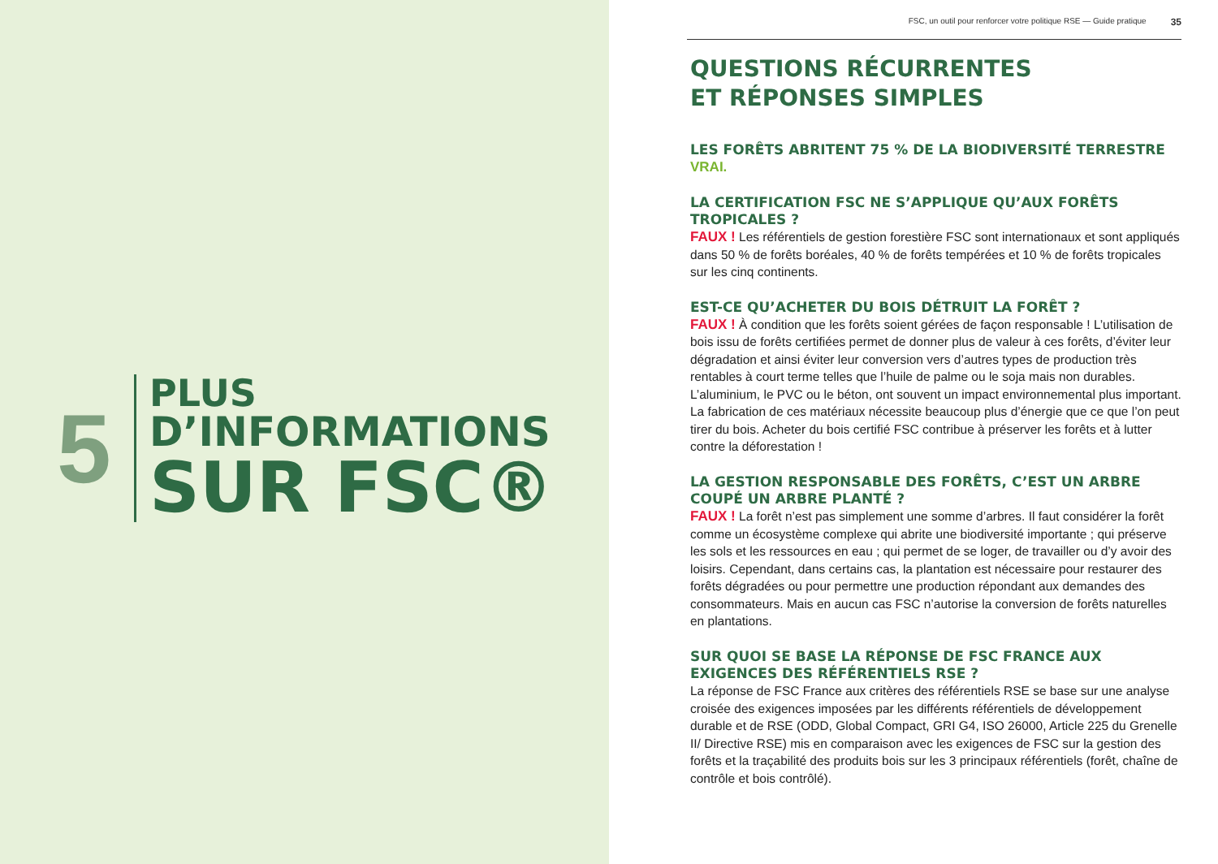5
PLUS
D’INFORMATIONS
SUR FSC®
FSC, un outil pour renforcer votre politique RSE — Guide pratique 35
QUESTIONS RÉCURRENTES
ET RÉPONSES SIMPLES
LES FORÊTS ABRITENT 75 % DE LA BIODIVERSITÉ TERRESTRE
VRAI.
LA CERTIFICATION FSC NE S’APPLIQUE QU’AUX FORÊTS TROPICALES ?
FAUX ! Les référentiels de gestion forestière FSC sont internationaux et sont appliqués dans 50 % de forêts boréales, 40 % de forêts tempérées et 10 % de forêts tropicales sur les cinq continents.
EST-CE QU’ACHETER DU BOIS DÉTRUIT LA FORÊT ?
FAUX ! À condition que les forêts soient gérées de façon responsable ! L’utilisation de bois issu de forêts certifiées permet de donner plus de valeur à ces forêts, d’éviter leur dégradation et ainsi éviter leur conversion vers d’autres types de production très rentables à court terme telles que l’huile de palme ou le soja mais non durables. L’aluminium, le PVC ou le béton, ont souvent un impact environnemental plus important. La fabrication de ces matériaux nécessite beaucoup plus d’énergie que ce que l’on peut tirer du bois. Acheter du bois certifié FSC contribue à préserver les forêts et à lutter contre la déforestation !
LA GESTION RESPONSABLE DES FORÊTS, C’EST UN ARBRE COUPÉ UN ARBRE PLANTÉ ?
FAUX ! La forêt n’est pas simplement une somme d’arbres. Il faut considérer la forêt comme un écosystème complexe qui abrite une biodiversité importante ; qui préserve les sols et les ressources en eau ; qui permet de se loger, de travailler ou d’y avoir des loisirs. Cependant, dans certains cas, la plantation est nécessaire pour restaurer des forêts dégradées ou pour permettre une production répondant aux demandes des consommateurs. Mais en aucun cas FSC n’autorise la conversion de forêts naturelles en plantations.
SUR QUOI SE BASE LA RÉPONSE DE FSC FRANCE AUX EXIGENCES DES RÉFÉRENTIELS RSE ?
La réponse de FSC France aux critères des référentiels RSE se base sur une analyse croisée des exigences imposées par les différents référentiels de développement durable et de RSE (ODD, Global Compact, GRI G4, ISO 26000, Article 225 du Grenelle II/ Directive RSE) mis en comparaison avec les exigences de FSC sur la gestion des forêts et la traçabilité des produits bois sur les 3 principaux référentiels (forêt, chaîne de contrôle et bois contrôlé).